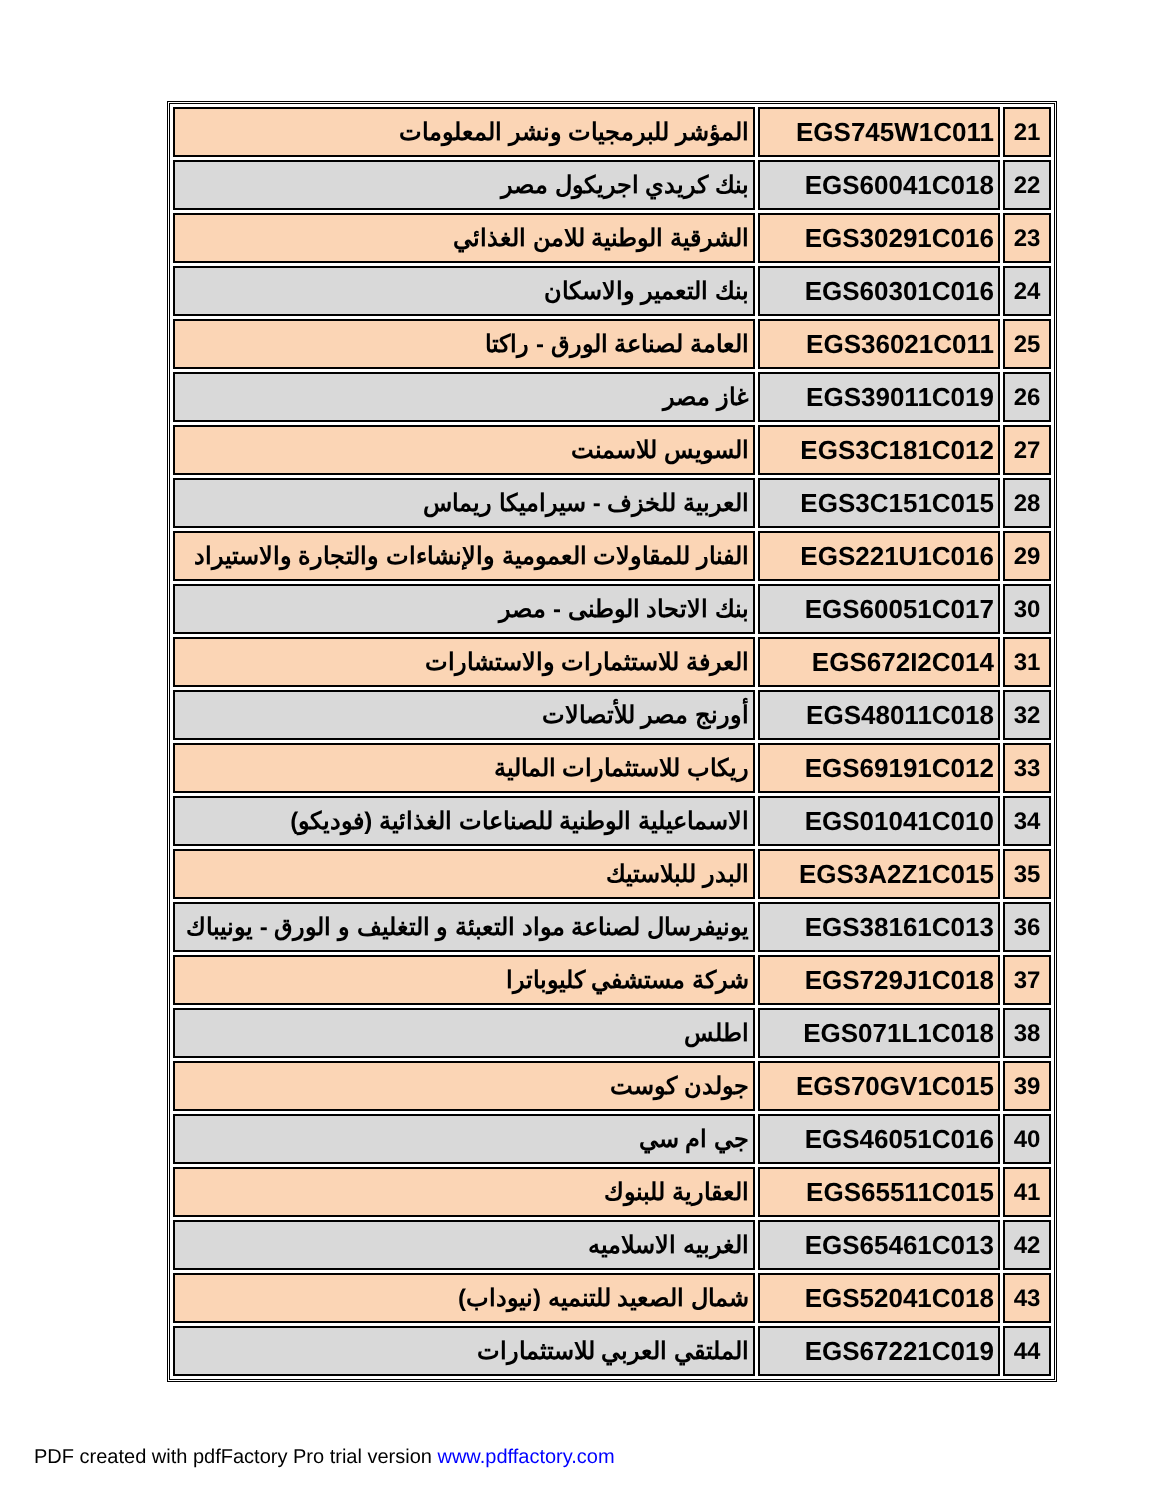| 21 | EGS745W1C011 | المؤشر للبرمجيات ونشر المعلومات |
| 22 | EGS60041C018 | بنك كريدي اجريكول مصر |
| 23 | EGS30291C016 | الشرقية الوطنية للامن الغذائي |
| 24 | EGS60301C016 | بنك التعمير والاسكان |
| 25 | EGS36021C011 | العامة لصناعة الورق - راكتا |
| 26 | EGS39011C019 | غاز مصر |
| 27 | EGS3C181C012 | السويس للاسمنت |
| 28 | EGS3C151C015 | العربية للخزف - سيراميكا ريماس |
| 29 | EGS221U1C016 | الفنار للمقاولات العمومية والإنشاءات والتجارة والاستيراد |
| 30 | EGS60051C017 | بنك الاتحاد الوطنى - مصر |
| 31 | EGS672I2C014 | العرفة للاستثمارات والاستشارات |
| 32 | EGS48011C018 | أورنج مصر للأتصالات |
| 33 | EGS69191C012 | ريكاب للاستثمارات المالية |
| 34 | EGS01041C010 | الاسماعيلية الوطنية للصناعات الغذائية (فوديكو) |
| 35 | EGS3A2Z1C015 | البدر للبلاستيك |
| 36 | EGS38161C013 | يونيفرسال لصناعة مواد التعبئة و التغليف و الورق - يونيباك |
| 37 | EGS729J1C018 | شركة مستشفي كليوباترا |
| 38 | EGS071L1C018 | اطلس |
| 39 | EGS70GV1C015 | جولدن كوست |
| 40 | EGS46051C016 | جي ام سي |
| 41 | EGS65511C015 | العقارية للبنوك |
| 42 | EGS65461C013 | الغربيه الاسلاميه |
| 43 | EGS52041C018 | شمال الصعيد للتنميه (نيوداب) |
| 44 | EGS67221C019 | الملتقي العربي للاستثمارات |
PDF created with pdfFactory Pro trial version www.pdffactory.com